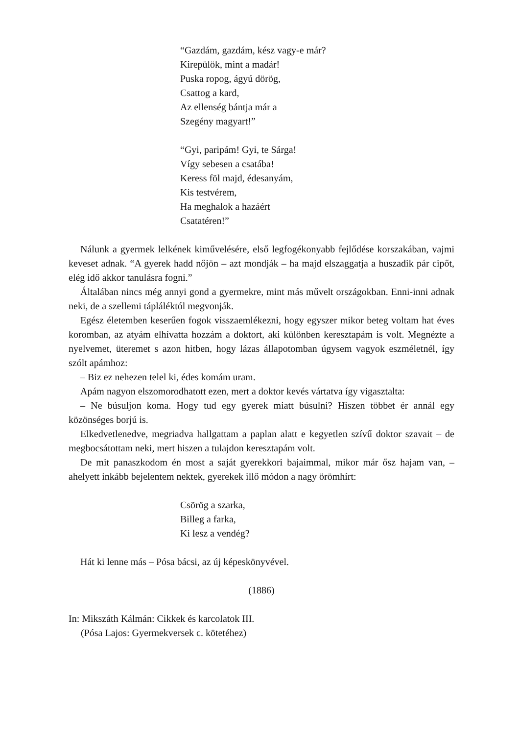“Gazdám, gazdám, kész vagy-e már?
Kirepülök, mint a madár!
Puska ropog, ágyú dörög,
Csattog a kard,
Az ellenség bántja már a
Szegény magyart!”
“Gyi, paripám! Gyi, te Sárga!
Vígy sebesen a csatába!
Keress föl majd, édesanyám,
Kis testvérem,
Ha meghalok a hazáért
Csatatéren!”
Nálunk a gyermek lelkének kiművelésére, első legfogékonyabb fejlődése korszakában, vajmi keveset adnak. “A gyerek hadd nőjön – azt mondják – ha majd elszaggatja a huszadik pár cipőt, elég idő akkor tanulásra fogni.”
Általában nincs még annyi gond a gyermekre, mint más művelt országokban. Enni-inni adnak neki, de a szellemi tápláléktól megvonják.
Egész életemben keserűen fogok visszaemlékezni, hogy egyszer mikor beteg voltam hat éves koromban, az atyám elhívatta hozzám a doktort, aki különben keresztapám is volt. Megnézte a nyelvemet, üteremet s azon hitben, hogy lázas állapotomban úgysem vagyok eszméletnél, így szólt apámhoz:
– Biz ez nehezen telel ki, édes komám uram.
Apám nagyon elszomorodhatott ezen, mert a doktor kevés vártatva így vigasztalta:
– Ne búsuljon koma. Hogy tud egy gyerek miatt búsulni? Hiszen többet ér annál egy közönséges borjú is.
Elkedvetlenedve, megriadva hallgattam a paplan alatt e kegyetlen szívű doktor szavait – de megbocsátottam neki, mert hiszen a tulajdon keresztapám volt.
De mit panaszkodom én most a saját gyerekkori bajaimmal, mikor már ősz hajam van, – ahelyett inkább bejelentem nektek, gyerekek illő módon a nagy örömhírt:
Csörög a szarka,
Billeg a farka,
Ki lesz a vendég?
Hát ki lenne más – Pósa bácsi, az új képeskönyvével.
(1886)
In: Mikszáth Kálmán: Cikkek és karcolatok III.
(Pósa Lajos: Gyermekversek c. kötetéhez)